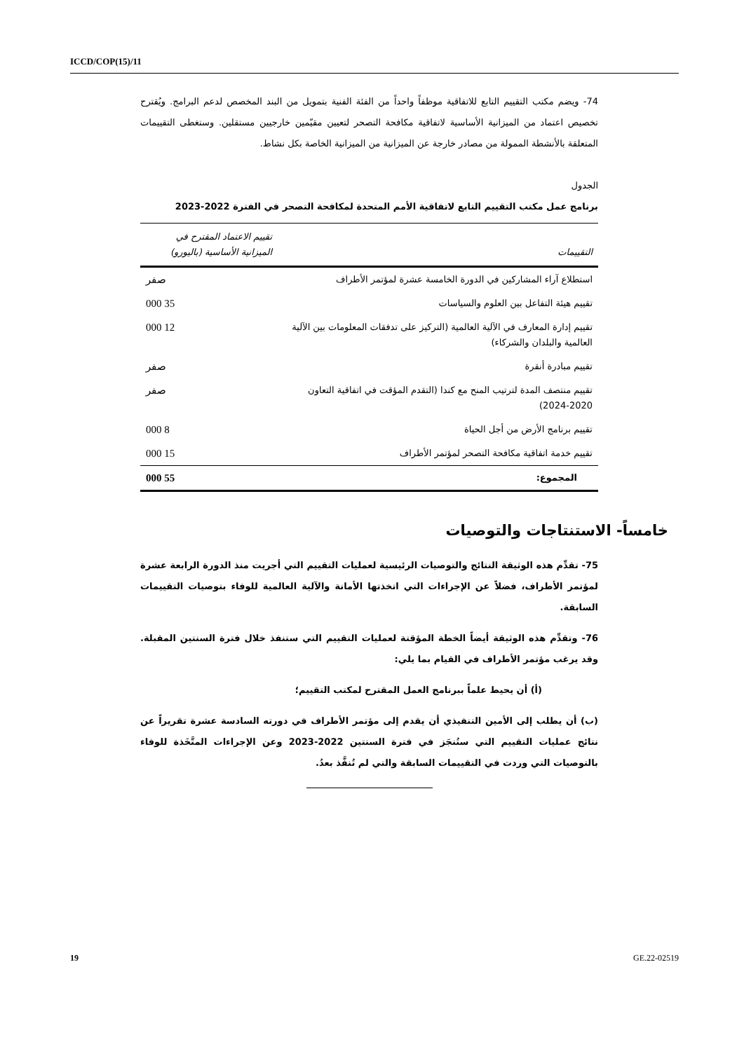ICCD/COP(15)/11
74- ويضم مكتب التقييم التابع للاتفاقية موظفاً واحداً من الفئة الفنية بتمويل من البند المخصص لدعم البرامج. ويُقترح تخصيص اعتماد من الميزانية الأساسية لاتفاقية مكافحة التصحر لتعيين مقيّمين خارجيين مستقلين. وستغطى التقييمات المتعلقة بالأنشطة الممولة من مصادر خارجة عن الميزانية من الميزانية الخاصة بكل نشاط.
الجدول
برنامج عمل مكتب التقييم التابع لاتفاقية الأمم المتحدة لمكافحة التصحر في الفترة 2022-2023
| التقييمات | تقييم الاعتماد المقترح في الميزانية الأساسية (باليورو) |
| --- | --- |
| استطلاع آراء المشاركين في الدورة الخامسة عشرة لمؤتمر الأطراف | صفر |
| تقييم هيئة التفاعل بين العلوم والسياسات | 35 000 |
| تقييم إدارة المعارف في الآلية العالمية (التركيز على تدفقات المعلومات بين الآلية العالمية والبلدان والشركاء) | 12 000 |
| تقييم مبادرة أنقرة | صفر |
| تقييم منتصف المدة لترتيب المنح مع كندا (التقدم المؤقت في اتفاقية التعاون 2020-2024) | صفر |
| تقييم برنامج الأرض من أجل الحياة | 8 000 |
| تقييم خدمة اتفاقية مكافحة التصحر لمؤتمر الأطراف | 15 000 |
| المجموع: | 55 000 |
خامساً- الاستنتاجات والتوصيات
75- تقدِّم هذه الوثيقة النتائج والتوصيات الرئيسية لعمليات التقييم التي أجريت منذ الدورة الرابعة عشرة لمؤتمر الأطراف، فضلاً عن الإجراءات التي اتخذتها الأمانة والآلية العالمية للوفاء بتوصيات التقييمات السابقة.
76- وتقدِّم هذه الوثيقة أيضاً الخطة المؤقتة لعمليات التقييم التي ستنفذ خلال فترة السنتين المقبلة. وقد يرغب مؤتمر الأطراف في القيام بما يلي:
(أ) أن يحيط علماً ببرنامج العمل المقترح لمكتب التقييم؛
(ب) أن يطلب إلى الأمين التنفيذي أن يقدم إلى مؤتمر الأطراف في دورته السادسة عشرة تقريراً عن نتائج عمليات التقييم التي ستُنجَز في فترة السنتين 2022-2023 وعن الإجراءات المتَّخَذة للوفاء بالتوصيات التي وردت في التقييمات السابقة والتي لم تُنفَّذ بعدُ.
19 GE.22-02519